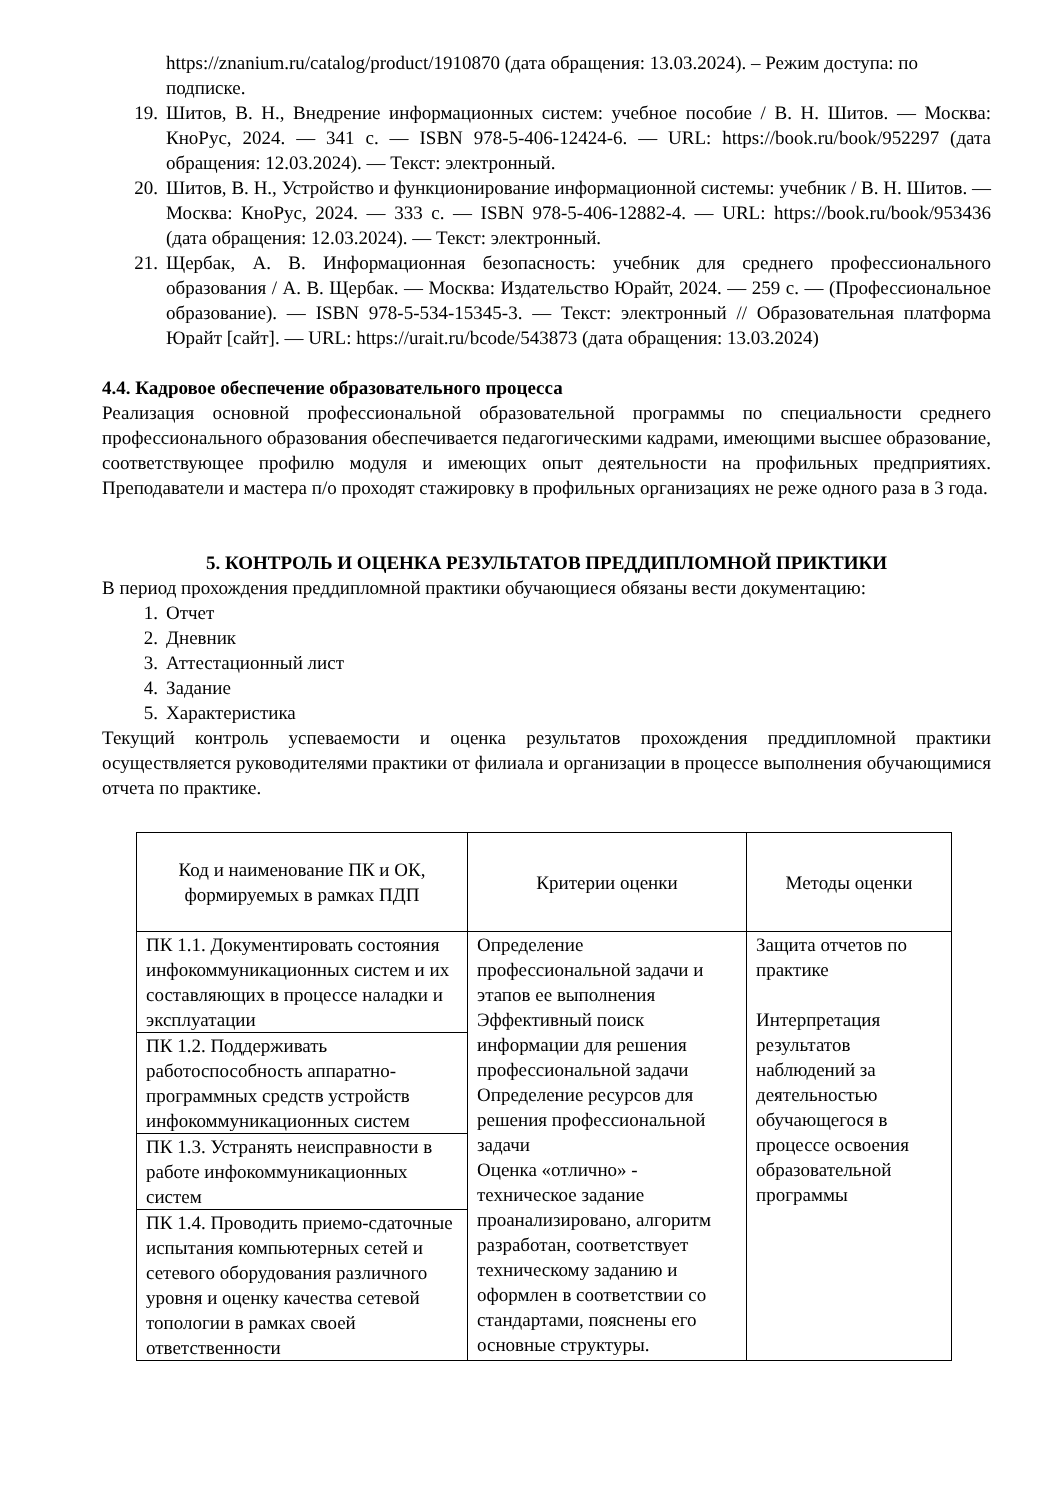https://znanium.ru/catalog/product/1910870 (дата обращения: 13.03.2024). – Режим доступа: по подписке.
19. Шитов, В. Н., Внедрение информационных систем: учебное пособие / В. Н. Шитов. — Москва: КноРус, 2024. — 341 с. — ISBN 978-5-406-12424-6. — URL: https://book.ru/book/952297 (дата обращения: 12.03.2024). — Текст: электронный.
20. Шитов, В. Н., Устройство и функционирование информационной системы: учебник / В. Н. Шитов. — Москва: КноРус, 2024. — 333 с. — ISBN 978-5-406-12882-4. — URL: https://book.ru/book/953436 (дата обращения: 12.03.2024). — Текст: электронный.
21. Щербак, А. В. Информационная безопасность: учебник для среднего профессионального образования / А. В. Щербак. — Москва: Издательство Юрайт, 2024. — 259 с. — (Профессиональное образование). — ISBN 978-5-534-15345-3. — Текст: электронный // Образовательная платформа Юрайт [сайт]. — URL: https://urait.ru/bcode/543873 (дата обращения: 13.03.2024)
4.4. Кадровое обеспечение образовательного процесса
Реализация основной профессиональной образовательной программы по специальности среднего профессионального образования обеспечивается педагогическими кадрами, имеющими высшее образование, соответствующее профилю модуля и имеющих опыт деятельности на профильных предприятиях. Преподаватели и мастера п/о проходят стажировку в профильных организациях не реже одного раза в 3 года.
5. КОНТРОЛЬ И ОЦЕНКА РЕЗУЛЬТАТОВ ПРЕДДИПЛОМНОЙ ПРИКТИКИ
В период прохождения преддипломной практики обучающиеся обязаны вести документацию:
1. Отчет
2. Дневник
3. Аттестационный лист
4. Задание
5. Характеристика
Текущий контроль успеваемости и оценка результатов прохождения преддипломной практики осуществляется руководителями практики от филиала и организации в процессе выполнения обучающимися отчета по практике.
| Код и наименование ПК и ОК, формируемых в рамках ПДП | Критерии оценки | Методы оценки |
| --- | --- | --- |
| ПК 1.1. Документировать состояния инфокоммуникационных систем и их составляющих в процессе наладки и эксплуатации | Определение профессиональной задачи и этапов ее выполнения Эффективный поиск информации для решения профессиональной задачи Определение ресурсов для решения профессиональной задачи Оценка «отлично» - техническое задание проанализировано, алгоритм разработан, соответствует техническому заданию и оформлен в соответствии со стандартами, пояснены его основные структуры. | Защита отчетов по практике Интерпретация результатов наблюдений за деятельностью обучающегося в процессе освоения образовательной программы |
| ПК 1.2. Поддерживать работоспособность аппаратно-программных средств устройств инфокоммуникационных систем | | |
| ПК 1.3. Устранять неисправности в работе инфокоммуникационных систем | | |
| ПК 1.4. Проводить приемо-сдаточные испытания компьютерных сетей и сетевого оборудования различного уровня и оценку качества сетевой топологии в рамках своей ответственности | | |